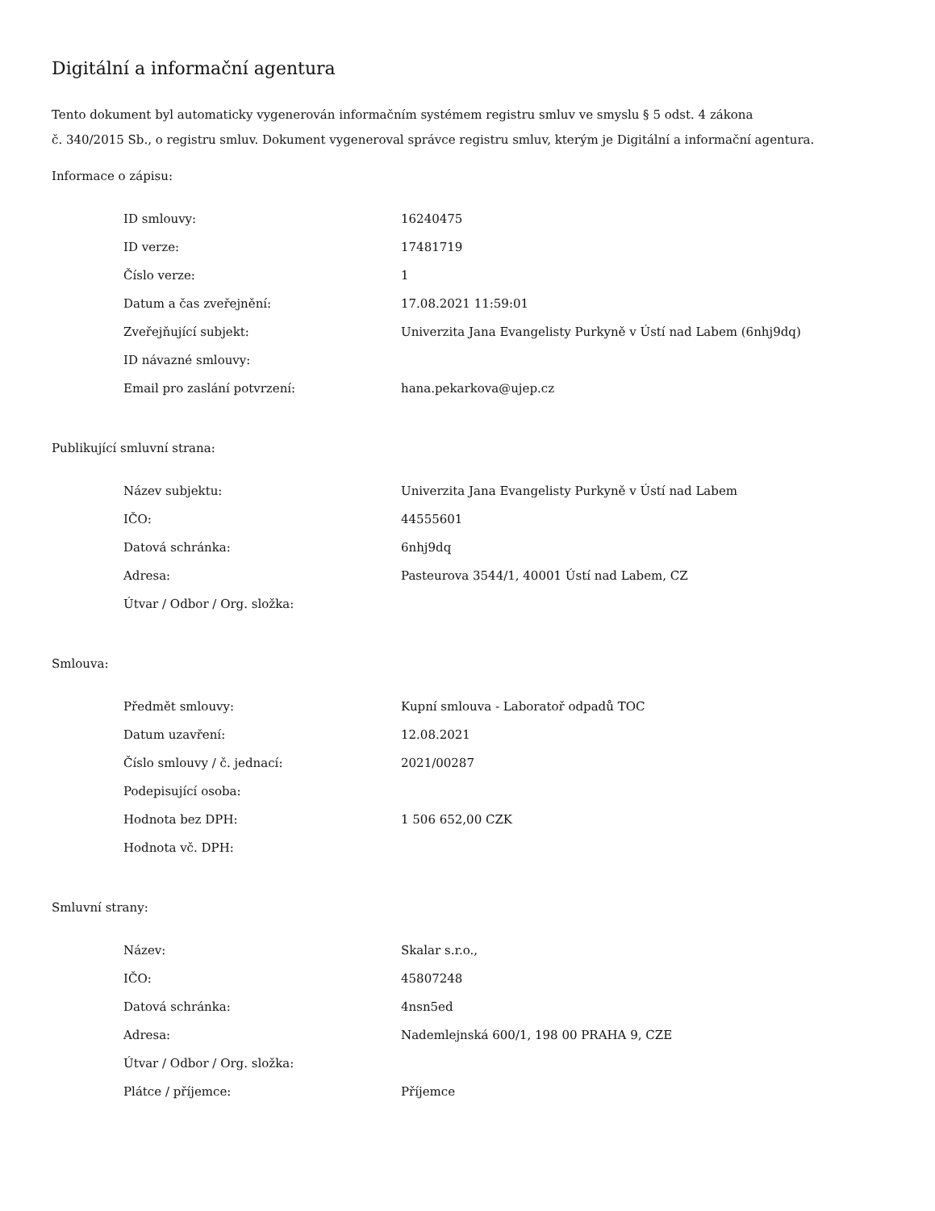Digitální a informační agentura
Tento dokument byl automaticky vygenerován informačním systémem registru smluv ve smyslu § 5 odst. 4 zákona
č. 340/2015 Sb., o registru smluv. Dokument vygeneroval správce registru smluv, kterým je Digitální a informační agentura.
Informace o zápisu:
| ID smlouvy: | 16240475 |
| ID verze: | 17481719 |
| Číslo verze: | 1 |
| Datum a čas zveřejnění: | 17.08.2021 11:59:01 |
| Zveřejňující subjekt: | Univerzita Jana Evangelisty Purkyně v Ústí nad Labem (6nhj9dq) |
| ID návazné smlouvy: | |
| Email pro zaslání potvrzení: | hana.pekarkova@ujep.cz |
Publikující smluvní strana:
| Název subjektu: | Univerzita Jana Evangelisty Purkyně v Ústí nad Labem |
| IČO: | 44555601 |
| Datová schránka: | 6nhj9dq |
| Adresa: | Pasteurova 3544/1, 40001 Ústí nad Labem, CZ |
| Útvar / Odbor / Org. složka: | |
Smlouva:
| Předmět smlouvy: | Kupní smlouva - Laboratoř odpadů TOC |
| Datum uzavření: | 12.08.2021 |
| Číslo smlouvy / č. jednací: | 2021/00287 |
| Podepisující osoba: | |
| Hodnota bez DPH: | 1 506 652,00 CZK |
| Hodnota vč. DPH: | |
Smluvní strany:
| Název: | Skalar s.r.o., |
| IČO: | 45807248 |
| Datová schránka: | 4nsn5ed |
| Adresa: | Nademlejnská 600/1, 198 00 PRAHA 9, CZE |
| Útvar / Odbor / Org. složka: | |
| Plátce / příjemce: | Příjemce |